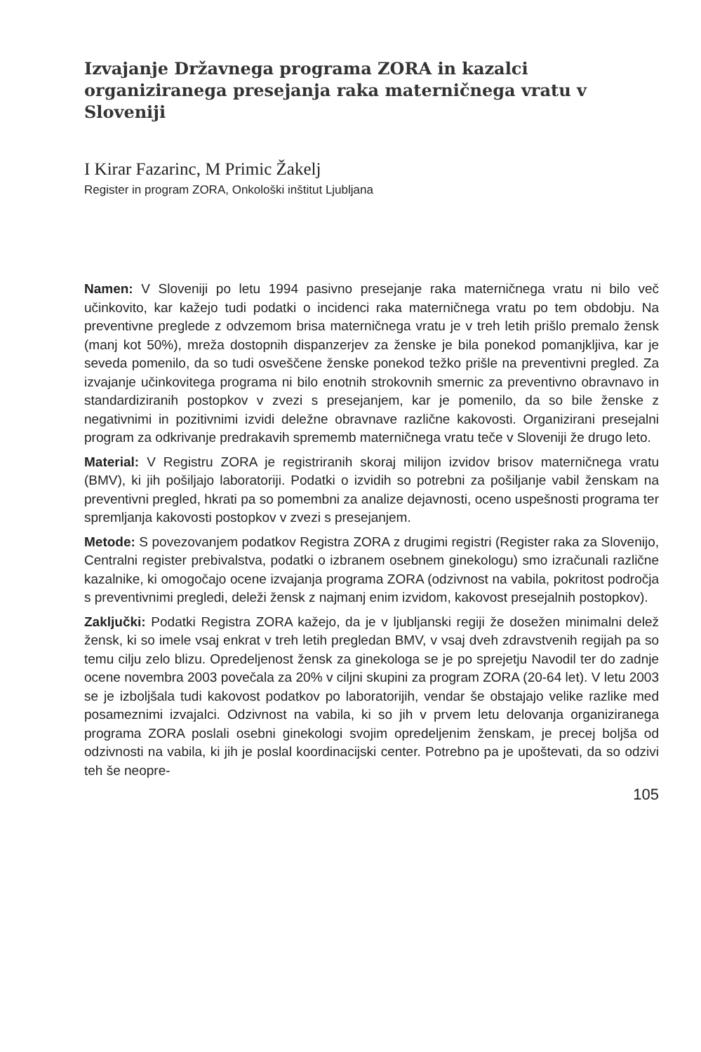Izvajanje Državnega programa ZORA in kazalci organiziranega presejanja raka materničnega vratu v Sloveniji
I Kirar Fazarinc, M Primic Žakelj
Register in program ZORA, Onkološki inštitut Ljubljana
Namen: V Sloveniji po letu 1994 pasivno presejanje raka materničnega vratu ni bilo več učinkovito, kar kažejo tudi podatki o incidenci raka materničnega vratu po tem obdobju. Na preventivne preglede z odvzemom brisa materničnega vratu je v treh letih prišlo premalo žensk (manj kot 50%), mreža dostopnih dispanzerjev za ženske je bila ponekod pomanjkljiva, kar je seveda pomenilo, da so tudi osveščene ženske ponekod težko prišle na preventivni pregled. Za izvajanje učinkovitega programa ni bilo enotnih strokovnih smernic za preventivno obravnavo in standardiziranih postopkov v zvezi s presejanjem, kar je pomenilo, da so bile ženske z negativnimi in pozitivnimi izvidi deležne obravnave različne kakovosti. Organizirani presejalni program za odkrivanje predrakavih sprememb materničnega vratu teče v Sloveniji že drugo leto.
Material: V Registru ZORA je registriranih skoraj milijon izvidov brisov materničnega vratu (BMV), ki jih pošiljajo laboratoriji. Podatki o izvidih so potrebni za pošiljanje vabil ženskam na preventivni pregled, hkrati pa so pomembni za analize dejavnosti, oceno uspešnosti programa ter spremljanja kakovosti postopkov v zvezi s presejanjem.
Metode: S povezovanjem podatkov Registra ZORA z drugimi registri (Register raka za Slovenijo, Centralni register prebivalstva, podatki o izbranem osebnem ginekologu) smo izračunali različne kazalnike, ki omogočajo ocene izvajanja programa ZORA (odzivnost na vabila, pokritost področja s preventivnimi pregledi, deleži žensk z najmanj enim izvidom, kakovost presejalnih postopkov).
Zaključki: Podatki Registra ZORA kažejo, da je v ljubljanski regiji že dosežen minimalni delež žensk, ki so imele vsaj enkrat v treh letih pregledan BMV, v vsaj dveh zdravstvenih regijah pa so temu cilju zelo blizu. Opredeljenost žensk za ginekologa se je po sprejetju Navodil ter do zadnje ocene novembra 2003 povečala za 20% v ciljni skupini za program ZORA (20-64 let). V letu 2003 se je izboljšala tudi kakovost podatkov po laboratorijih, vendar še obstajajo velike razlike med posameznimi izvajalci. Odzivnost na vabila, ki so jih v prvem letu delovanja organiziranega programa ZORA poslali osebni ginekologi svojim opredeljenim ženskam, je precej boljša od odzivnosti na vabila, ki jih je poslal koordinacijski center. Potrebno pa je upoštevati, da so odzivi teh še neopre-
105